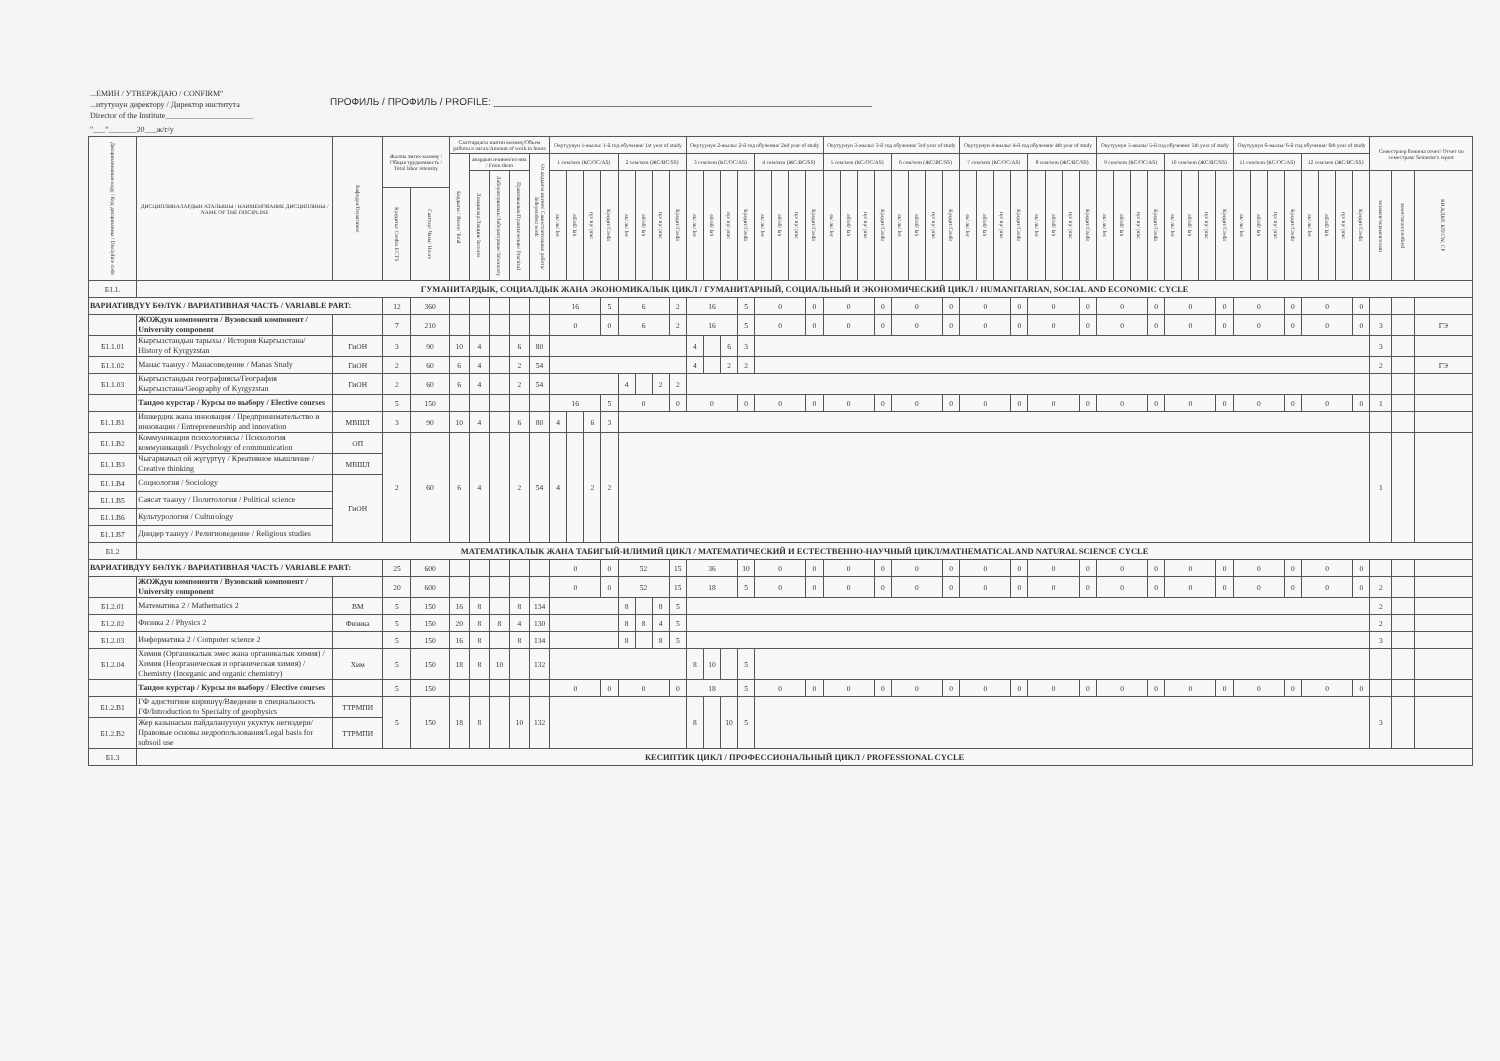...ЕМИН / УТВЕРЖДАЮ / CONFIRM"
...итутунун директору / Директор института
Director of the Institute______________________
ПРОФИЛЬ / ПРОФИЛЬ / PROFILE: ____________________________________________________________________
"___"_______20___ж/г/y
| Дисциплинанын коду / Код дисциплины / Discipline code | ДИСЦИПЛИНАЛАРДЫН АТАЛЫШЫ / НАИМЕНОВАНИЕ ДИСЦИПЛИНЫ / NAME OF THE DISCIPLINE | Кафедра/Department | Жалпы эмгек көлөмү / Общая трудоемкость / Total labor intensity | | Сааттардагы иштин көлөмү/Объем работы в часах/Amount of work in hours | | | | | Окутуунун 1-жылы/ 1-й год обучения/ 1st year of study | | | | | | | | Окутуунун 2-жылы/ 2-й год обучения/ 2nd year of study | | | | | | | | Окутуунун 3-жылы/ 3-й год обучения/ 3rd year of study | | | | | | | | Окутуунун 4-жылы/ 4-й год обучения/ 4th year of study | | | | | | | | Окутуунун 5-жылы/ 5-й год обучения/ 5th year of study | | | | | | | | Окутуунун 6-жылы/ 6-й год обучения/ 6th year of study | | | | | | | | Семестрлер боюнча отчет/ Отчет по семестрам/ Semester's report | | |
| --- | --- | --- | --- | --- | --- | --- | --- | --- | --- | --- | --- | --- | --- | --- | --- | --- | --- | --- | --- | --- | --- | --- | --- | --- | --- | --- | --- | --- | --- | --- | --- | --- | --- | --- | --- | --- | --- | --- | --- | --- | --- | --- | --- | --- | --- | --- | --- | --- | --- | --- | --- | --- | --- | --- | --- | --- | --- | --- | --- | --- |
| | | | | | Бардыгы / Всего/ Total | анардын ичинен/из них / From them | | | Өз алдынча иштөө/ Самостоятельная работа/ Independent work | 1 сем/sem (КС/ОС/AS) | | | | 2 сем/sem (ЖС/ВС/SS) | | | | 3 сем/sem (КС/ОС/AS) | | | | 4 сем/sem (ЖС/ВС/SS) | | | | 5 сем/sem (КС/ОС/AS) | | | | 6 сем/sem (ЖС/ВС/SS) | | | | 7 сем/sem (КС/ОС/AS) | | | | 8 сем/sem (ЖС/ВС/SS) | | | | 9 сем/sem (КС/ОС/AS) | | | | 10 сем/sem (ЖС/ВС/SS) | | | | 11 сем/sem (КС/ОС/AS) | | | | 12 сем/sem (ЖС/ВС/SS) | | | | | | |
| | | | | | | Лекциялар/Лекции/ lectures | Лабораториялык/Лабораторные/ laboratory | Практикалык/Практические/ Practical | | лк/ лк/ lec | лб/лб/ lab | пр/ пр/ prac | Кредит/Credit | лк/ лк/ lec | лб/лб/ lab | пр/ пр/ prac | Кредит/Credit | лк/ лк/ lec | лб/лб/ lab | пр/ пр/ prac | Кредит/Credit | лк/ лк/ lec | лб/лб/ lab | пр/ пр/ prac | Кредит/Credit | лк/ лк/ lec | лб/лб/ lab | пр/ пр/ prac | Кредит/Credit | лк/ лк/ lec | лб/лб/ lab | пр/ пр/ prac | Кредит/Credit | лк/ лк/ lec | лб/лб/ lab | пр/ пр/ prac | Кредит/Credit | лк/ лк/ lec | лб/лб/ lab | пр/ пр/ prac | Кредит/Credit | лк/ лк/ lec | лб/лб/ lab | пр/ пр/ prac | Кредит/Credit | лк/ лк/ lec | лб/лб/ lab | пр/ пр/ prac | Кредит/Credit | лк/ лк/ lec | лб/лб/ lab | пр/ пр/ prac | Кредит/Credit | лк/ лк/ lec | лб/лб/ lab | пр/ пр/ prac | Кредит/Credit | экзамен/экзамен/exam | зачет/зачет/credited | КИ,КДКР, КП/CW, CP |
| | | | Кредиты/ Credits ECTS | Сааттар/ Часы/ Hours | | | | | | | | | | | | | | | | | | | | | | | | | | | | | | | | | | | | | | | | | | | | | | | | | | | | | | | | |
| Б1.1. | ГУМАНИТАРДЫК, СОЦИАЛДЫК ЖАНА ЭКОНОМИКАЛЫК ЦИКЛ / ГУМАНИТАРНЫЙ, СОЦИАЛЬНЫЙ И ЭКОНОМИЧЕСКИЙ ЦИКЛ / HUMANITARIAN, SOCIAL AND ECONOMIC CYCLE | | | | | | | | | | | | | | | | | | | | | | | | | | | | | | | | | | | | | | | | | | | | | | | | | | | | | | | | | | | |
| ВАРИАТИВДҮҮ БӨЛҮК / ВАРИАТИВНАЯ ЧАСТЬ / VARIABLE PART: | | | 12 | 360 | | | | | | 16 | | | 5 | 6 | | | 2 | 16 | | | 5 | 0 | | | 0 | 0 | | | 0 | 0 | | | 0 | 0 | | | 0 | 0 | | | 0 | 0 | | | 0 | 0 | | | 0 | 0 | | | 0 | 0 | | | 0 | | | |
| | ЖОЖдун компоненти / Вузовский компонент / University component | | 7 | 210 | | | | | | 0 | | | 0 | 6 | | | 2 | 16 | | | 5 | 0 | | | 0 | 0 | | | 0 | 0 | | | 0 | 0 | | | 0 | 0 | | | 0 | 0 | | | 0 | 0 | | | 0 | 0 | | | 0 | 0 | | | 0 | 3 | | ГЭ |
| Б1.1.01 | Кыргызстандын тарыхы / История Кыргызстана/ History of Kyrgyzstan | ГиОН | 3 | 90 | 10 | 4 | | 6 | 80 | | | | | | | | | 4 | | 6 | 3 | | | | | | | | | | | | | | | | | | | | | | | | | | | | | | | | | | | | | 3 | | |
| Б1.1.02 | Манас таануу / Манасоведение / Manas Study | ГиОН | 2 | 60 | 6 | 4 | | 2 | 54 | | | | | | | | | 4 | | 2 | 2 | | | | | | | | | | | | | | | | | | | | | | | | | | | | | | | | | | | | | 2 | | ГЭ |
| Б1.1.03 | Кыргызстандын географиясы/География Кыргызстана/Geography of Kyrgyzstan | ГиОН | 2 | 60 | 6 | 4 | | 2 | 54 | | | | | 4 | | 2 | 2 | | | | | | | | | | | | | | | | | | | | | | | | | | | | | | | | | | | | | | | | | | | |
| | Тандоо курстар / Курсы по выбору / Elective courses | | 5 | 150 | | | | | | 16 | | | 5 | 0 | | | 0 | 0 | | | 0 | 0 | | | 0 | 0 | | | 0 | 0 | | | 0 | 0 | | | 0 | 0 | | | 0 | 0 | | | 0 | 0 | | | 0 | 0 | | | 0 | 0 | | | 0 | 1 | | |
| Б1.1.В1 | Ишкердик жана инновация / Предпринимательство и инновации / Entrepreneurship and innovation | МВШЛ | 3 | 90 | 10 | 4 | | 6 | 80 | 4 | | 6 | 3 | | | | | | | | | | | | | | | | | | | | | | | | | | | | | | | | | | | | | | | | | | | | | | | |
| Б1.1.В2 | Коммуникация психологиясы / Психология коммуникаций / Psychology of communication | ОП | 2 | 60 | 6 | 4 | | 2 | 54 | 4 | | 2 | 2 | | | | | | | | | | | | | | | | | | | | | | | | | | | | | | | | | | | | | | | | | | | | | 1 | | |
| Б1.1.В3 | Чыгармачыл ой жүгүртүү / Креативное мышление / Creative thinking | МВШЛ | | | | | | | | | | | | | | | | | | | | | | | | | | | | | | | | | | | | | | | | | | | | | | | | | | | | | | | | | | |
| Б1.1.В4 | Социология / Sociology | ГиОН | | | | | | | | | | | | | | | | | | | | | | | | | | | | | | | | | | | | | | | | | | | | | | | | | | | | | | | | | | |
| Б1.1.В5 | Саясат таануу / Политология / Political science | | | | | | | | | | | | | | | | | | | | | | | | | | | | | | | | | | | | | | | | | | | | | | | | | | | | | | | | | | | |
| Б1.1.В6 | Культурология / Culturology | | | | | | | | | | | | | | | | | | | | | | | | | | | | | | | | | | | | | | | | | | | | | | | | | | | | | | | | | | | |
| Б1.1.В7 | Диндер таануу / Религиоведение / Religious studies | | | | | | | | | | | | | | | | | | | | | | | | | | | | | | | | | | | | | | | | | | | | | | | | | | | | | | | | | | | |
| Б1.2 | МАТЕМАТИКАЛЫК ЖАНА ТАБИГЫЙ-ИЛИМИЙ ЦИКЛ / МАТЕМАТИЧЕСКИЙ И ЕСТЕСТВЕННО-НАУЧНЫЙ ЦИКЛ/MATHEMATICAL AND NATURAL SCIENCE CYCLE | | | | | | | | | | | | | | | | | | | | | | | | | | | | | | | | | | | | | | | | | | | | | | | | | | | | | | | | | | | |
| ВАРИАТИВДҮҮ БӨЛҮК / ВАРИАТИВНАЯ ЧАСТЬ / VARIABLE PART: | | | 25 | 600 | | | | | | 0 | | | 0 | 52 | | | 15 | 36 | | | 10 | 0 | | | 0 | 0 | | | 0 | 0 | | | 0 | 0 | | | 0 | 0 | | | 0 | 0 | | | 0 | 0 | | | 0 | 0 | | | 0 | 0 | | | 0 | | | |
| | ЖОЖдун компоненти / Вузовский компонент / University component | | 20 | 600 | | | | | | 0 | | | 0 | 52 | | | 15 | 18 | | | 5 | 0 | | | 0 | 0 | | | 0 | 0 | | | 0 | 0 | | | 0 | 0 | | | 0 | 0 | | | 0 | 0 | | | 0 | 0 | | | 0 | 0 | | | 0 | 2 | | |
| Б1.2.01 | Математика 2 / Mathematics 2 | ВМ | 5 | 150 | 16 | 8 | | 8 | 134 | | | | | 8 | | 8 | 5 | | | | | | | | | | | | | | | | | | | | | | | | | | | | | | | | | | | | | | | | | 2 | | |
| Б1.2.02 | Физика 2 / Physics 2 | Физика | 5 | 150 | 20 | 8 | 8 | 4 | 130 | | | | | 8 | 8 | 4 | 5 | | | | | | | | | | | | | | | | | | | | | | | | | | | | | | | | | | | | | | | | | 2 | | |
| Б1.2.03 | Информатика 2 / Computer science 2 | | 5 | 150 | 16 | 8 | | 8 | 134 | | | | | 8 | | 8 | 5 | | | | | | | | | | | | | | | | | | | | | | | | | | | | | | | | | | | | | | | | | 3 | | |
| Б1.2.04 | Химия (Органикалык эмес жана органикалык химия) / Химия (Неорганическая и органическая химия) / Chemistry (Inorganic and organic chemistry) | Хим | 5 | 150 | 18 | 8 | 10 | | 132 | | | | | | | | | 8 | 10 | | 5 | | | | | | | | | | | | | | | | | | | | | | | | | | | | | | | | | | | | | | | |
| | Тандоо курстар / Курсы по выбору / Elective courses | | 5 | 150 | | | | | | 0 | | | 0 | 0 | | | 0 | 18 | | | 5 | 0 | | | 0 | 0 | | | 0 | 0 | | | 0 | 0 | | | 0 | 0 | | | 0 | 0 | | | 0 | 0 | | | 0 | 0 | | | 0 | 0 | | | 0 | | | |
| Б1.2.В1 | ГФ адистигине киришүү/Введение в специальность ГФ/Introduction to Specialty of geophysics | ТТРМПИ | 5 | 150 | 18 | 8 | | 10 | 132 | | | | | | | | | 8 | | 10 | 5 | | | | | | | | | | | | | | | | | | | | | | | | | | | | | | | | | | | | | 3 | | |
| Б1.2.В2 | Жер казынасын пайдалануунун укуктук негиздери/Правовые основы недропользования/Legal basis for subsoil use | ТТРМПИ | | | | | | | | | | | | | | | | | | | | | | | | | | | | | | | | | | | | | | | | | | | | | | | | | | | | | | | | | | |
| Б1.3 | КЕСИПТИК ЦИКЛ / ПРОФЕССИОНАЛЬНЫЙ ЦИКЛ / PROFESSIONAL CYCLE | | | | | | | | | | | | | | | | | | | | | | | | | | | | | | | | | | | | | | | | | | | | | | | | | | | | | | | | | | | |